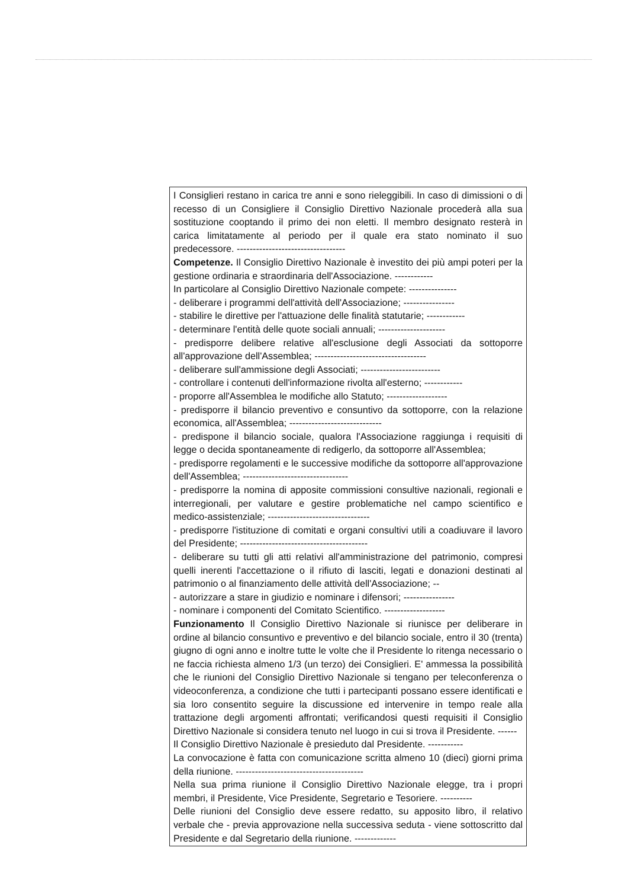I Consiglieri restano in carica tre anni e sono rieleggibili. In caso di dimissioni o di recesso di un Consigliere il Consiglio Direttivo Nazionale procederà alla sua sostituzione cooptando il primo dei non eletti. Il membro designato resterà in carica limitatamente al periodo per il quale era stato nominato il suo predecessore. ----------------------------------
Competenze. Il Consiglio Direttivo Nazionale è investito dei più ampi poteri per la gestione ordinaria e straordinaria dell'Associazione. ------------
In particolare al Consiglio Direttivo Nazionale compete: ---------------
- deliberare i programmi dell'attività dell'Associazione; ----------------
- stabilire le direttive per l'attuazione delle finalità statutarie; ------------
- determinare l'entità delle quote sociali annuali; ---------------------
- predisporre delibere relative all'esclusione degli Associati da sottoporre all'approvazione dell'Assemblea; -----------------------------------
- deliberare sull'ammissione degli Associati; -------------------------
- controllare i contenuti dell'informazione rivolta all'esterno; ------------
- proporre all'Assemblea le modifiche allo Statuto; -------------------
- predisporre il bilancio preventivo e consuntivo da sottoporre, con la relazione economica, all'Assemblea; -----------------------------
- predispone il bilancio sociale, qualora l'Associazione raggiunga i requisiti di legge o decida spontaneamente di redigerlo, da sottoporre all'Assemblea;
- predisporre regolamenti e le successive modifiche da sottoporre all'approvazione dell'Assemblea; ---------------------------------
- predisporre la nomina di apposite commissioni consultive nazionali, regionali e interregionali, per valutare e gestire problematiche nel campo scientifico e medico-assistenziale; --------------------------------
- predisporre l'istituzione di comitati e organi consultivi utili a coadiuvare il lavoro del Presidente; ----------------------------------------
- deliberare su tutti gli atti relativi all'amministrazione del patrimonio, compresi quelli inerenti l'accettazione o il rifiuto di lasciti, legati e donazioni destinati al patrimonio o al finanziamento delle attività dell'Associazione; --
- autorizzare a stare in giudizio e nominare i difensori; ----------------
- nominare i componenti del Comitato Scientifico. -------------------
Funzionamento Il Consiglio Direttivo Nazionale si riunisce per deliberare in ordine al bilancio consuntivo e preventivo e del bilancio sociale, entro il 30 (trenta) giugno di ogni anno e inoltre tutte le volte che il Presidente lo ritenga necessario o ne faccia richiesta almeno 1/3 (un terzo) dei Consiglieri. E' ammessa la possibilità che le riunioni del Consiglio Direttivo Nazionale si tengano per teleconferenza o videoconferenza, a condizione che tutti i partecipanti possano essere identificati e sia loro consentito seguire la discussione ed intervenire in tempo reale alla trattazione degli argomenti affrontati; verificandosi questi requisiti il Consiglio Direttivo Nazionale si considera tenuto nel luogo in cui si trova il Presidente. ------
Il Consiglio Direttivo Nazionale è presieduto dal Presidente. -----------
La convocazione è fatta con comunicazione scritta almeno 10 (dieci) giorni prima della riunione. ----------------------------------------
Nella sua prima riunione il Consiglio Direttivo Nazionale elegge, tra i propri membri, il Presidente, Vice Presidente, Segretario e Tesoriere. ----------
Delle riunioni del Consiglio deve essere redatto, su apposito libro, il relativo verbale che - previa approvazione nella successiva seduta - viene sottoscritto dal Presidente e dal Segretario della riunione. -------------